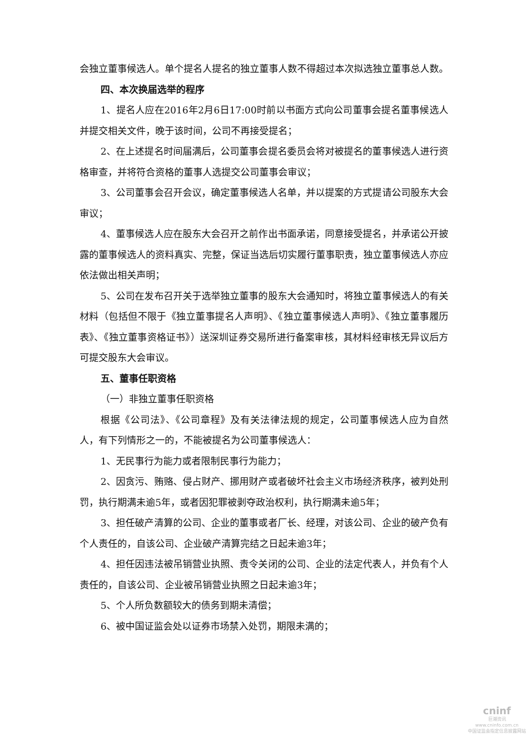会独立董事候选人。单个提名人提名的独立董事人数不得超过本次拟选独立董事总人数。
四、本次换届选举的程序
1、提名人应在2016年2月6日17:00时前以书面方式向公司董事会提名董事候选人并提交相关文件，晚于该时间，公司不再接受提名；
2、在上述提名时间届满后，公司董事会提名委员会将对被提名的董事候选人进行资格审查，并将符合资格的董事人选提交公司董事会审议；
3、公司董事会召开会议，确定董事候选人名单，并以提案的方式提请公司股东大会审议；
4、董事候选人应在股东大会召开之前作出书面承诺，同意接受提名，并承诺公开披露的董事候选人的资料真实、完整，保证当选后切实履行董事职责，独立董事候选人亦应依法做出相关声明；
5、公司在发布召开关于选举独立董事的股东大会通知时，将独立董事候选人的有关材料（包括但不限于《独立董事提名人声明》、《独立董事候选人声明》、《独立董事履历表》、《独立董事资格证书》）送深圳证券交易所进行备案审核，其材料经审核无异议后方可提交股东大会审议。
五、董事任职资格
（一）非独立董事任职资格
根据《公司法》、《公司章程》及有关法律法规的规定，公司董事候选人应为自然人，有下列情形之一的，不能被提名为公司董事候选人：
1、无民事行为能力或者限制民事行为能力；
2、因贪污、贿赂、侵占财产、挪用财产或者破坏社会主义市场经济秩序，被判处刑罚，执行期满未逾5年，或者因犯罪被剥夺政治权利，执行期满未逾5年；
3、担任破产清算的公司、企业的董事或者厂长、经理，对该公司、企业的破产负有个人责任的，自该公司、企业破产清算完结之日起未逾3年；
4、担任因违法被吊销营业执照、责令关闭的公司、企业的法定代表人，并负有个人责任的，自该公司、企业被吊销营业执照之日起未逾3年；
5、个人所负数额较大的债务到期未清偿；
6、被中国证监会处以证券市场禁入处罚，期限未满的；
cninf
巨潮资讯
www.cninfo.com.cn
中国证监会指定信息披露网站